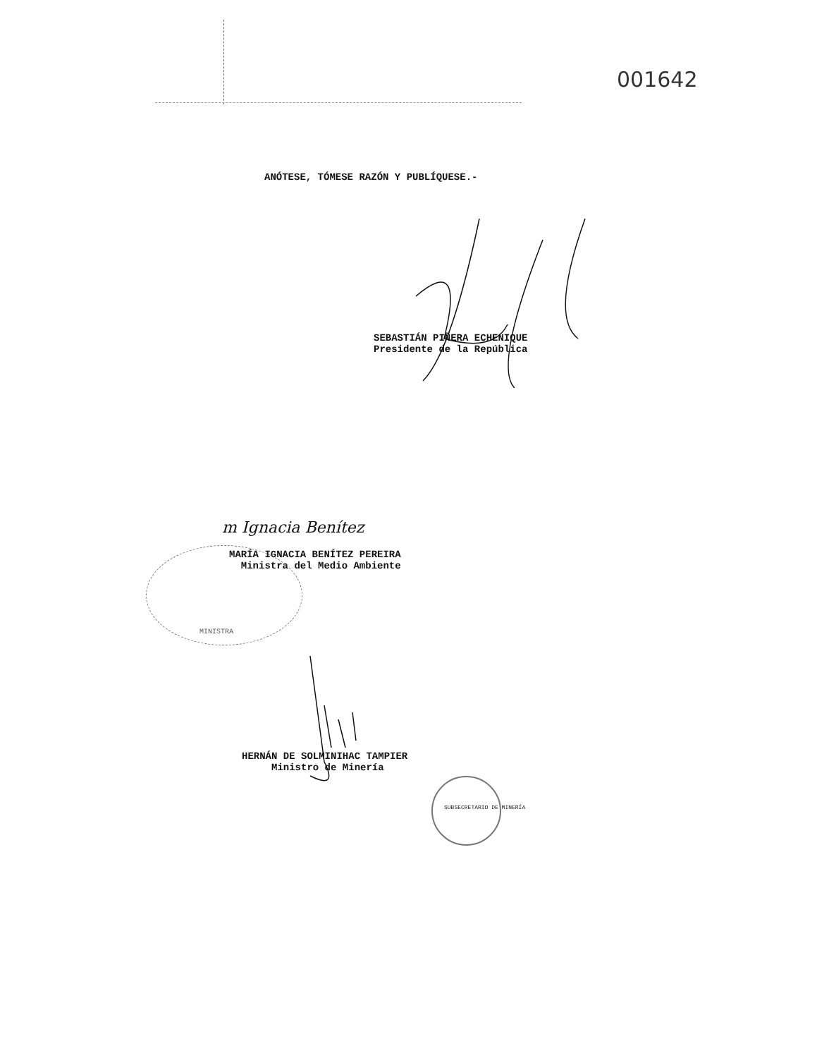001642
ANÓTESE, TÓMESE RAZÓN Y PUBLÍQUESE.-
SEBASTIÁN PIÑERA ECHENIQUE
Presidente de la República
m Ignacia Benítez
MARÍA IGNACIA BENÍTEZ PEREIRA
Ministra del Medio Ambiente
MINISTRA
HERNÁN DE SOLMINIHAC TAMPIER
Ministro de Minería
SUBSECRETARIO DE MINERÍA